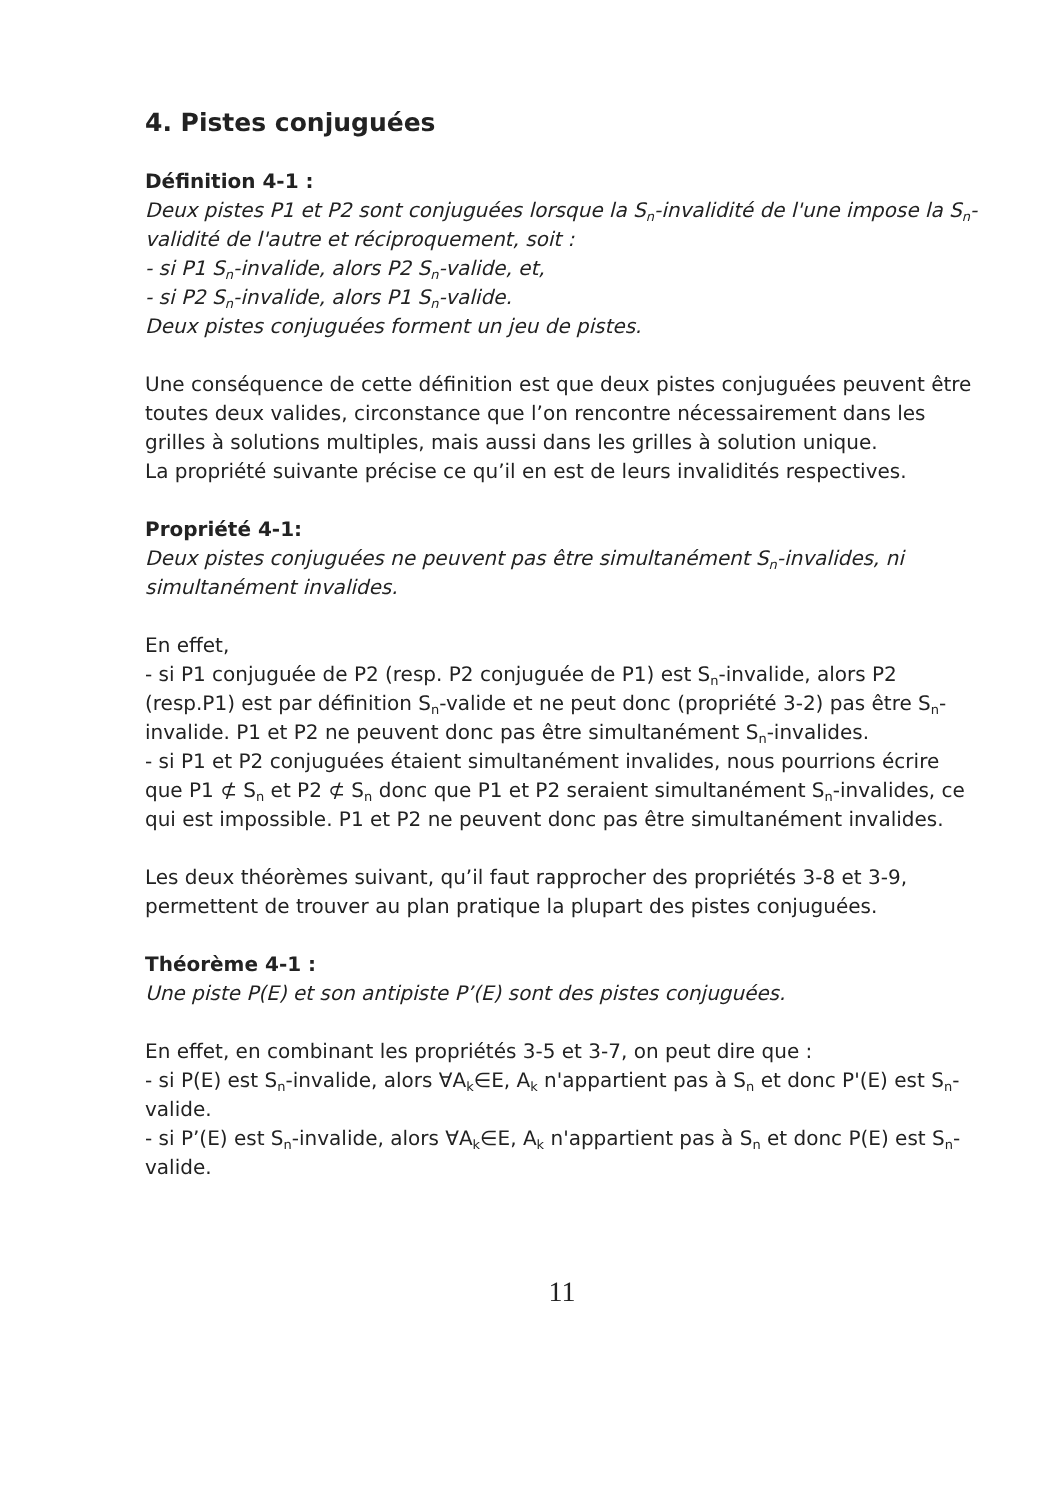4. Pistes conjuguées
Définition 4-1 :
Deux pistes P1 et P2 sont conjuguées lorsque la S<sub>n</sub>-invalidité de l'une impose la S<sub>n</sub>-validité de l'autre et réciproquement, soit :
- si P1 S<sub>n</sub>-invalide, alors P2 S<sub>n</sub>-valide, et,
- si P2 S<sub>n</sub>-invalide, alors P1 S<sub>n</sub>-valide.
Deux pistes conjuguées forment un jeu de pistes.
Une conséquence de cette définition est que deux pistes conjuguées peuvent être toutes deux valides, circonstance que l’on rencontre nécessairement dans les grilles à solutions multiples, mais aussi dans les grilles à solution unique.
La propriété suivante précise ce qu’il en est de leurs invalidités respectives.
Propriété 4-1:
Deux pistes conjuguées ne peuvent pas être simultanément S<sub>n</sub>-invalides, ni simultanément invalides.
En effet,
- si P1 conjuguée de P2 (resp. P2 conjuguée de P1) est S<sub>n</sub>-invalide, alors P2 (resp.P1) est par définition S<sub>n</sub>-valide et ne peut donc (propriété 3-2) pas être S<sub>n</sub>-invalide. P1 et P2 ne peuvent donc pas être simultanément S<sub>n</sub>-invalides.
- si P1 et P2 conjuguées étaient simultanément invalides, nous pourrions écrire que P1 ⊄ S<sub>n</sub> et P2 ⊄ S<sub>n</sub> donc que P1 et P2 seraient simultanément S<sub>n</sub>-invalides, ce qui est impossible. P1 et P2 ne peuvent donc pas être simultanément invalides.
Les deux théorèmes suivant, qu’il faut rapprocher des propriétés 3-8 et 3-9, permettent de trouver au plan pratique la plupart des pistes conjuguées.
Théorème 4-1 :
Une piste P(E) et son antipiste P’(E) sont des pistes conjuguées.
En effet, en combinant les propriétés 3-5 et 3-7, on peut dire que :
- si P(E) est S<sub>n</sub>-invalide, alors ∀A<sub>k</sub>∈E, A<sub>k</sub> n'appartient pas à S<sub>n</sub> et donc P'(E) est S<sub>n</sub>-valide.
- si P’(E) est S<sub>n</sub>-invalide, alors ∀A<sub>k</sub>∈E, A<sub>k</sub> n'appartient pas à S<sub>n</sub> et donc P(E) est S<sub>n</sub>-valide.
11